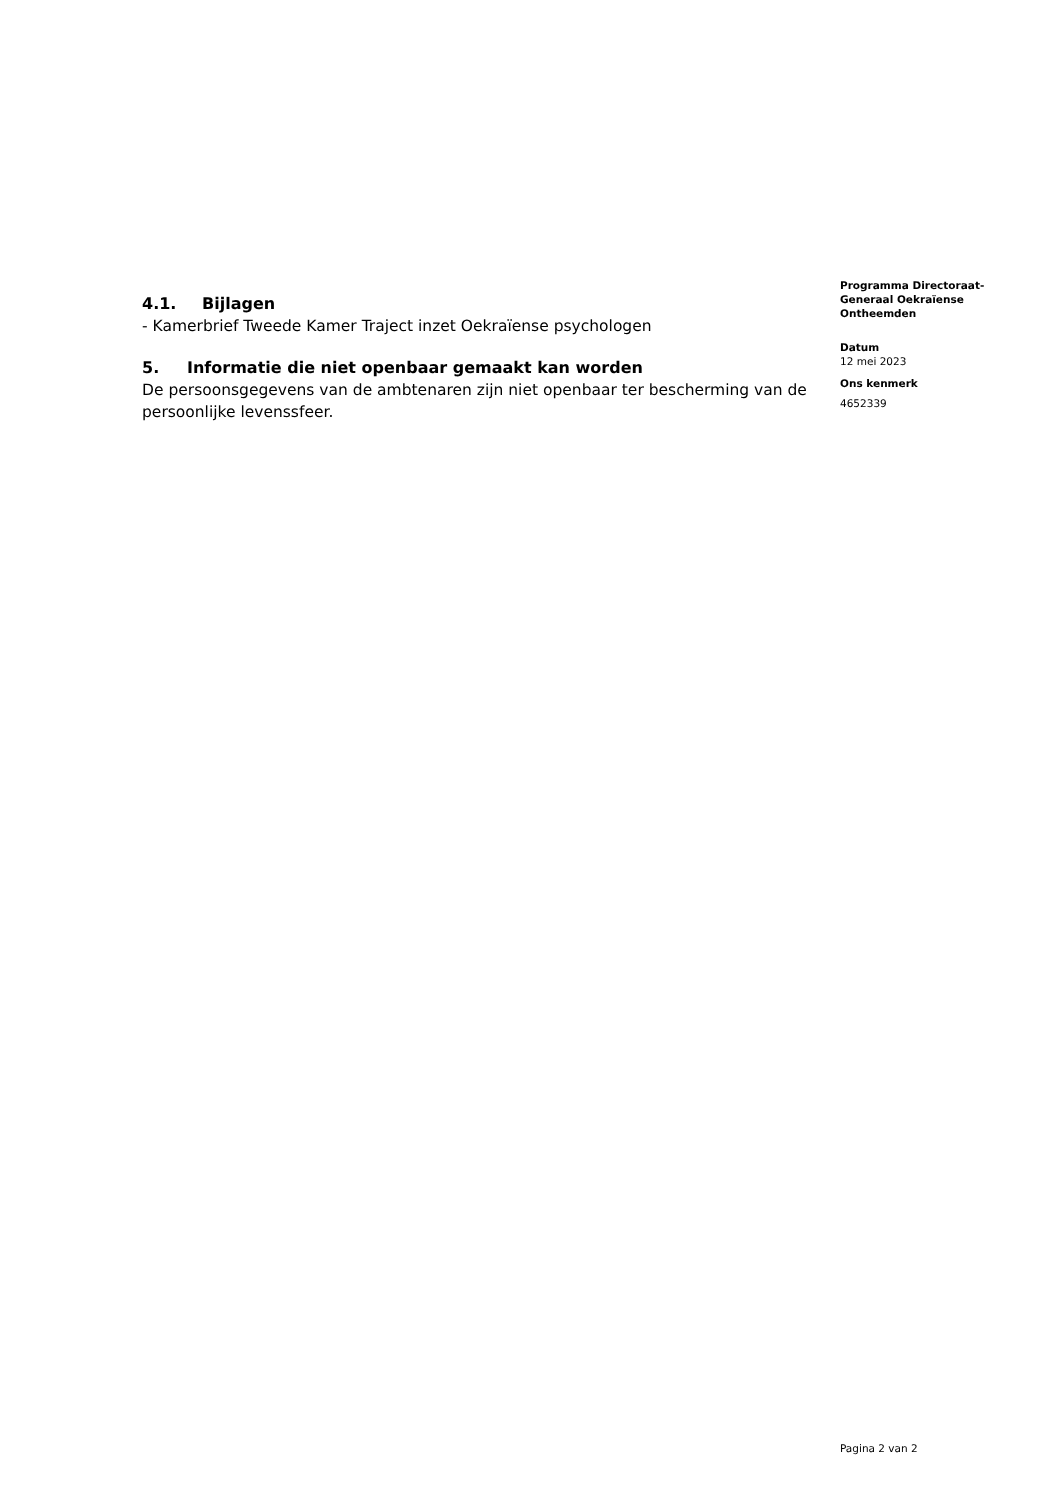4.1. Bijlagen
- Kamerbrief Tweede Kamer Traject inzet Oekraïense psychologen
5. Informatie die niet openbaar gemaakt kan worden
De persoonsgegevens van de ambtenaren zijn niet openbaar ter bescherming van de persoonlijke levenssfeer.
Programma Directoraat-Generaal Oekraïense Ontheemden
Datum
12 mei 2023
Ons kenmerk
4652339
Pagina 2 van 2